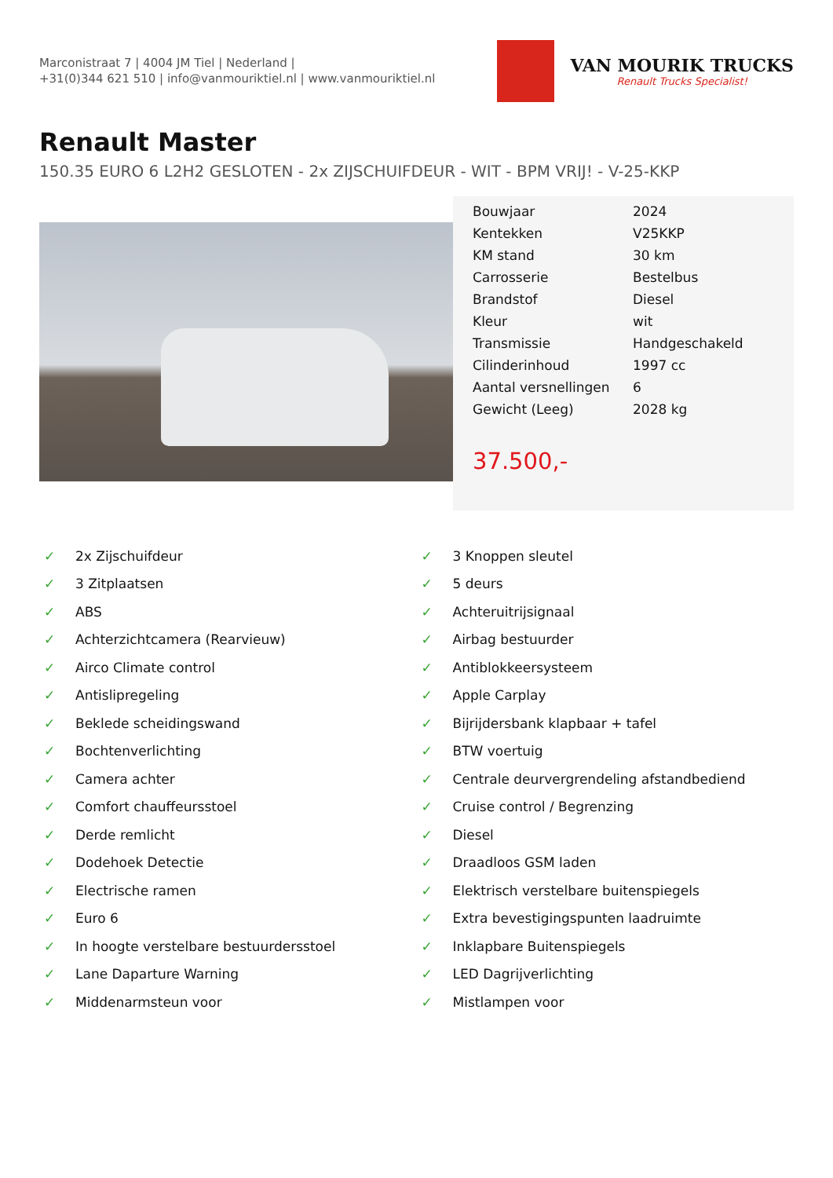Marconistraat 7 | 4004 JM Tiel | Nederland |
+31(0)344 621 510 | info@vanmouriktiel.nl | www.vanmouriktiel.nl
VAN MOURIK TRUCKS
Renault Trucks Specialist!
Renault Master
150.35 EURO 6 L2H2 GESLOTEN - 2x ZIJSCHUIFDEUR - WIT - BPM VRIJ! - V-25-KKP
| Bouwjaar | 2024 |
| Kentekken | V25KKP |
| KM stand | 30 km |
| Carrosserie | Bestelbus |
| Brandstof | Diesel |
| Kleur | wit |
| Transmissie | Handgeschakeld |
| Cilinderinhoud | 1997 cc |
| Aantal versnellingen | 6 |
| Gewicht (Leeg) | 2028 kg |
37.500,-
✓ 2x Zijschuifdeur
✓ 3 Knoppen sleutel
✓ 3 Zitplaatsen
✓ 5 deurs
✓ ABS
✓ Achteruitrijsignaal
✓ Achterzichtcamera (Rearvieuw)
✓ Airbag bestuurder
✓ Airco Climate control
✓ Antiblokkeersysteem
✓ Antislipregeling
✓ Apple Carplay
✓ Beklede scheidingswand
✓ Bijrijdersbank klapbaar + tafel
✓ Bochtenverlichting
✓ BTW voertuig
✓ Camera achter
✓ Centrale deurvergrendeling afstandbediend
✓ Comfort chauffeursstoel
✓ Cruise control / Begrenzing
✓ Derde remlicht
✓ Diesel
✓ Dodehoek Detectie
✓ Draadloos GSM laden
✓ Electrische ramen
✓ Elektrisch verstelbare buitenspiegels
✓ Euro 6
✓ Extra bevestigingspunten laadruimte
✓ In hoogte verstelbare bestuurdersstoel
✓ Inklapbare Buitenspiegels
✓ Lane Daparture Warning
✓ LED Dagrijverlichting
✓ Middenarmsteun voor
✓ Mistlampen voor